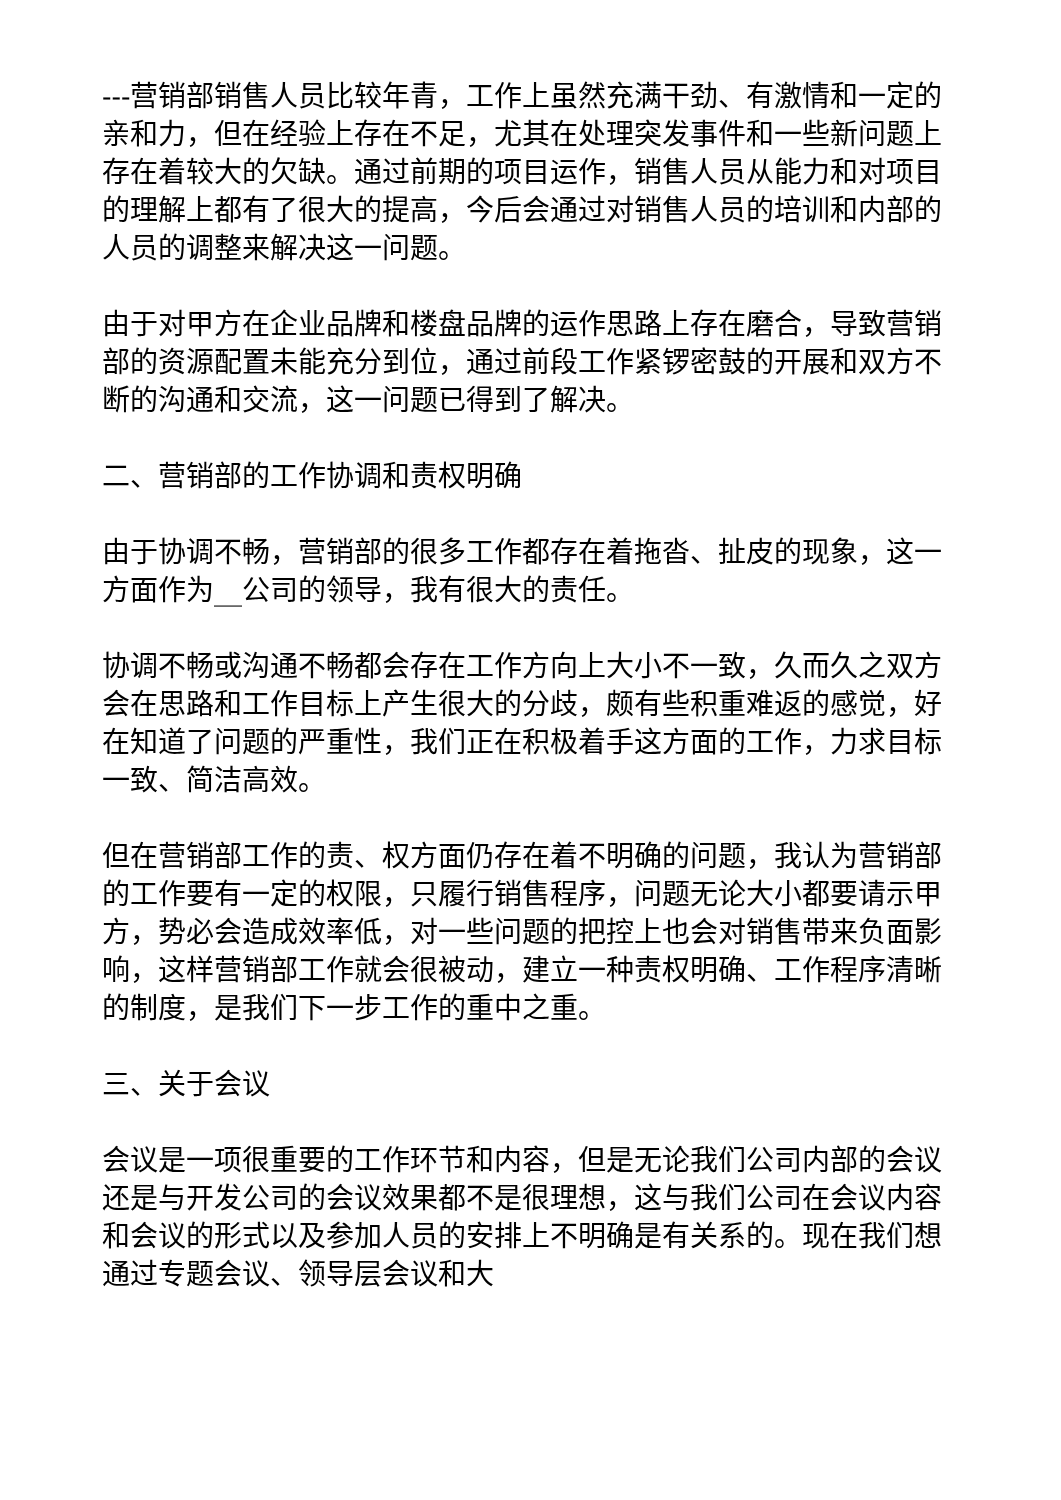---营销部销售人员比较年青，工作上虽然充满干劲、有激情和一定的亲和力，但在经验上存在不足，尤其在处理突发事件和一些新问题上存在着较大的欠缺。通过前期的项目运作，销售人员从能力和对项目的理解上都有了很大的提高，今后会通过对销售人员的培训和内部的人员的调整来解决这一问题。
由于对甲方在企业品牌和楼盘品牌的运作思路上存在磨合，导致营销部的资源配置未能充分到位，通过前段工作紧锣密鼓的开展和双方不断的沟通和交流，这一问题已得到了解决。
二、营销部的工作协调和责权明确
由于协调不畅，营销部的很多工作都存在着拖沓、扯皮的现象，这一方面作为__公司的领导，我有很大的责任。
协调不畅或沟通不畅都会存在工作方向上大小不一致，久而久之双方会在思路和工作目标上产生很大的分歧，颇有些积重难返的感觉，好在知道了问题的严重性，我们正在积极着手这方面的工作，力求目标一致、简洁高效。
但在营销部工作的责、权方面仍存在着不明确的问题，我认为营销部的工作要有一定的权限，只履行销售程序，问题无论大小都要请示甲方，势必会造成效率低，对一些问题的把控上也会对销售带来负面影响，这样营销部工作就会很被动，建立一种责权明确、工作程序清晰的制度，是我们下一步工作的重中之重。
三、关于会议
会议是一项很重要的工作环节和内容，但是无论我们公司内部的会议还是与开发公司的会议效果都不是很理想，这与我们公司在会议内容和会议的形式以及参加人员的安排上不明确是有关系的。现在我们想通过专题会议、领导层会议和大